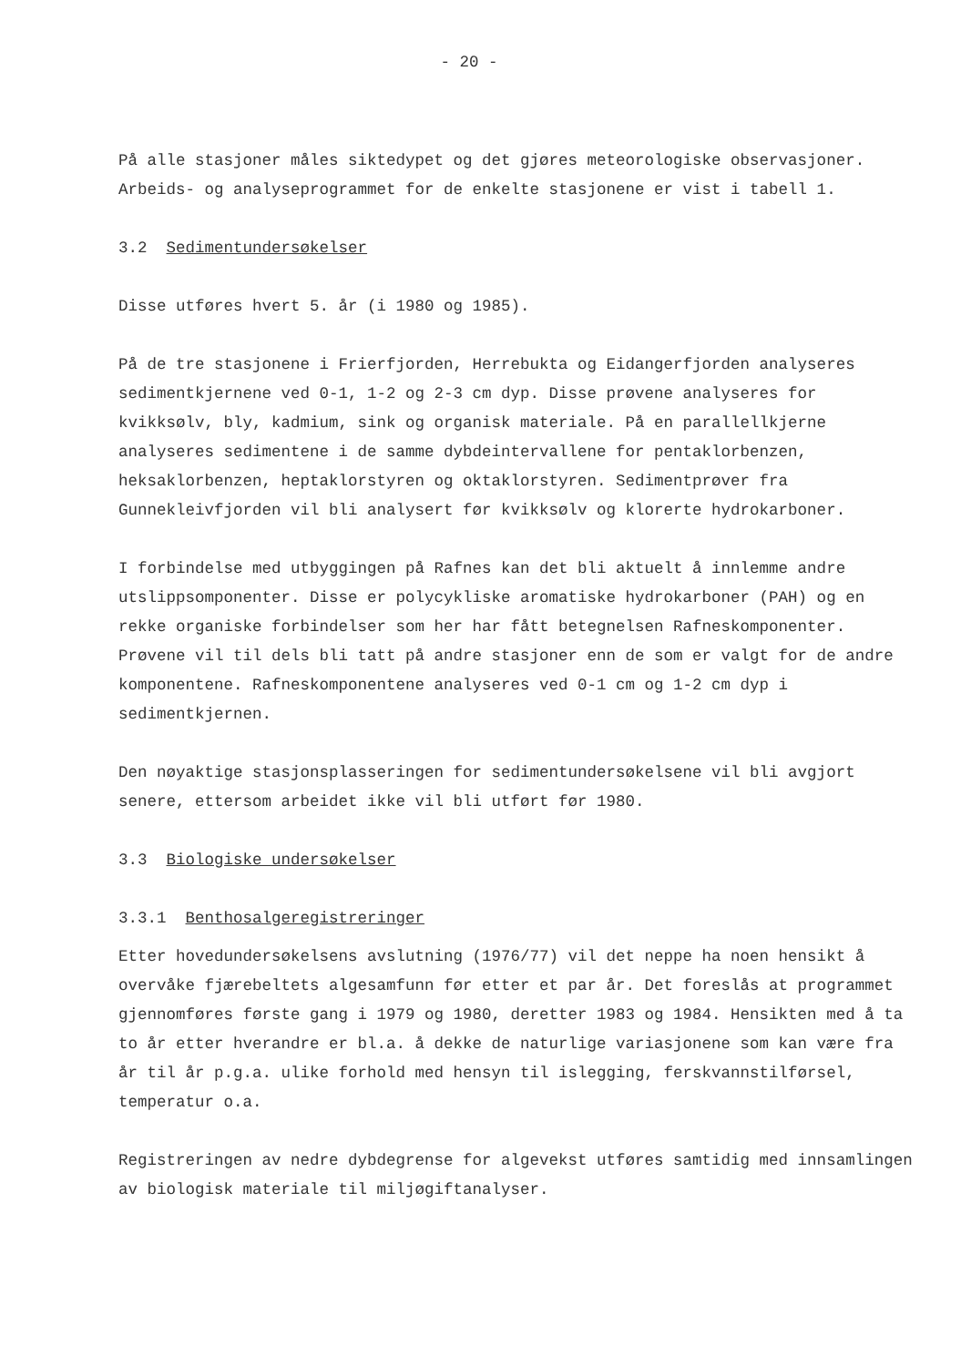- 20 -
På alle stasjoner måles siktedypet og det gjøres meteorologiske observasjoner. Arbeids- og analyseprogrammet for de enkelte stasjonene er vist i tabell 1.
3.2 Sedimentundersøkelser
Disse utføres hvert 5. år (i 1980 og 1985).
På de tre stasjonene i Frierfjorden, Herrebukta og Eidangerfjorden analyseres sedimentkjernene ved 0-1, 1-2 og 2-3 cm dyp. Disse prøvene analyseres for kvikksølv, bly, kadmium, sink og organisk materiale. På en parallellkjerne analyseres sedimentene i de samme dybdeintervallene for pentaklorbenzen, heksaklorbenzen, heptaklorstyren og oktaklorstyren. Sedimentprøver fra Gunnekleivfjorden vil bli analysert før kvikksølv og klorerte hydrokarboner.
I forbindelse med utbyggingen på Rafnes kan det bli aktuelt å innlemme andre utslippsomponenter. Disse er polycykliske aromatiske hydrokarboner (PAH) og en rekke organiske forbindelser som her har fått betegnelsen Rafneskomponenter. Prøvene vil til dels bli tatt på andre stasjoner enn de som er valgt for de andre komponentene. Rafneskomponentene analyseres ved 0-1 cm og 1-2 cm dyp i sedimentkjernen.
Den nøyaktige stasjonsplasseringen for sedimentundersøkelsene vil bli avgjort senere, ettersom arbeidet ikke vil bli utført før 1980.
3.3 Biologiske undersøkelser
3.3.1 Benthosalgeregistreringer
Etter hovedundersøkelsens avslutning (1976/77) vil det neppe ha noen hensikt å overvåke fjærebeltets algesamfunn før etter et par år. Det foreslås at programmet gjennomføres første gang i 1979 og 1980, deretter 1983 og 1984. Hensikten med å ta to år etter hverandre er bl.a. å dekke de naturlige variasjonene som kan være fra år til år p.g.a. ulike forhold med hensyn til islegging, ferskvannstilførsel, temperatur o.a.
Registreringen av nedre dybdegrense for algevekst utføres samtidig med innsamlingen av biologisk materiale til miljøgiftanalyser.